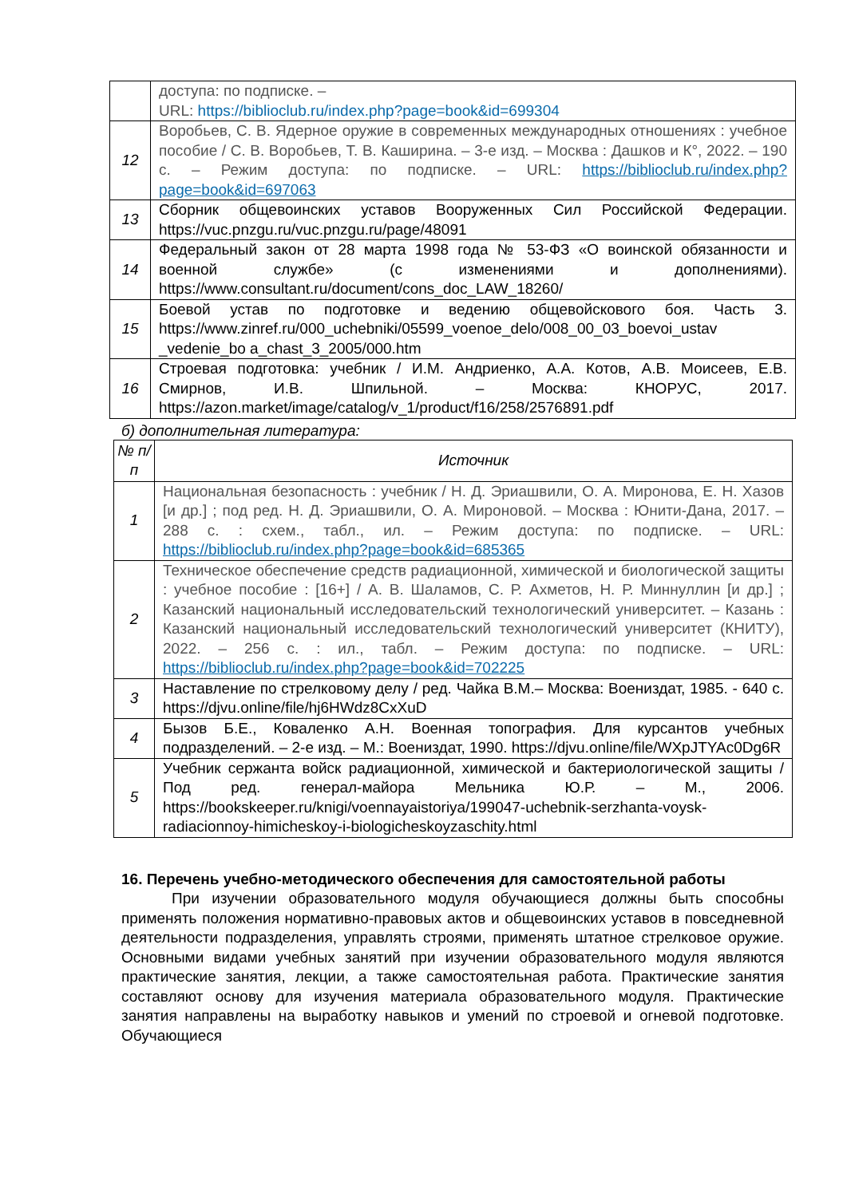| | доступа: по подписке. – URL: https://biblioclub.ru/index.php?page=book&id=699304 |
| 12 | Воробьев, С. В. Ядерное оружие в современных международных отношениях : учебное пособие / С. В. Воробьев, Т. В. Каширина. – 3-е изд. – Москва : Дашков и К°, 2022. – 190 с. – Режим доступа: по подписке. – URL: https://biblioclub.ru/index.php?page=book&id=697063 |
| 13 | Сборник общевоинских уставов Вооруженных Сил Российской Федерации. https://vuc.pnzgu.ru/vuc.pnzgu.ru/page/48091 |
| 14 | Федеральный закон от 28 марта 1998 года № 53-ФЗ «О воинской обязанности и военной службе» (с изменениями и дополнениями). https://www.consultant.ru/document/cons_doc_LAW_18260/ |
| 15 | Боевой устав по подготовке и ведению общевойскового боя. Часть 3. https://www.zinref.ru/000_uchebniki/05599_voenoe_delo/008_00_03_boevoi_ustav _vedenie_bo a_chast_3_2005/000.htm |
| 16 | Строевая подготовка: учебник / И.М. Андриенко, А.А. Котов, А.В. Моисеев, Е.В. Смирнов, И.В. Шпильной. – Москва: КНОРУС, 2017. https://azon.market/image/catalog/v_1/product/f16/258/2576891.pdf |
б) дополнительная литература:
| № п/п | Источник |
| --- | --- |
| 1 | Национальная безопасность : учебник / Н. Д. Эриашвили, О. А. Миронова, Е. Н. Хазов [и др.] ; под ред. Н. Д. Эриашвили, О. А. Мироновой. – Москва : Юнити-Дана, 2017. – 288 с. : схем., табл., ил. – Режим доступа: по подписке. – URL: https://biblioclub.ru/index.php?page=book&id=685365 |
| 2 | Техническое обеспечение средств радиационной, химической и биологической защиты : учебное пособие : [16+] / А. В. Шаламов, С. Р. Ахметов, Н. Р. Миннуллин [и др.] ; Казанский национальный исследовательский технологический университет. – Казань : Казанский национальный исследовательский технологический университет (КНИТУ), 2022. – 256 с. : ил., табл. – Режим доступа: по подписке. – URL: https://biblioclub.ru/index.php?page=book&id=702225 |
| 3 | Наставление по стрелковому делу / ред. Чайка В.М.– Москва: Воениздат, 1985. - 640 с. https://djvu.online/file/hj6HWdz8CxXuD |
| 4 | Бызов Б.Е., Коваленко А.Н. Военная топография. Для курсантов учебных подразделений. – 2-е изд. – М.: Воениздат, 1990. https://djvu.online/file/WXpJTYAc0Dg6R |
| 5 | Учебник сержанта войск радиационной, химической и бактериологической защиты / Под ред. генерал-майора Мельника Ю.Р. – М., 2006. https://bookskeeper.ru/knigi/voennayaistoriya/199047-uchebnik-serzhanta-voysk-radiacionnoy-himicheskoy-i-biologicheskoyzaschity.html |
16. Перечень учебно-методического обеспечения для самостоятельной работы
При изучении образовательного модуля обучающиеся должны быть способны применять положения нормативно-правовых актов и общевоинских уставов в повседневной деятельности подразделения, управлять строями, применять штатное стрелковое оружие. Основными видами учебных занятий при изучении образовательного модуля являются практические занятия, лекции, а также самостоятельная работа. Практические занятия составляют основу для изучения материала образовательного модуля. Практические занятия направлены на выработку навыков и умений по строевой и огневой подготовке. Обучающиеся